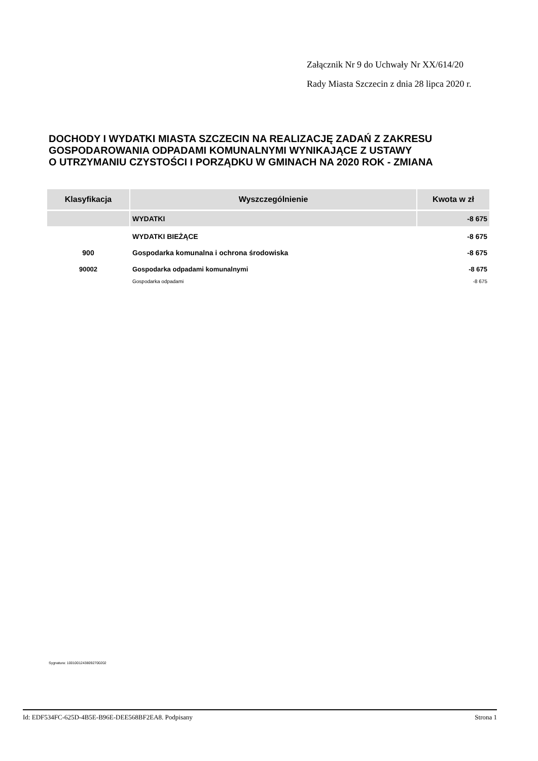Załącznik Nr 9 do Uchwały Nr XX/614/20
Rady Miasta Szczecin z dnia 28 lipca 2020 r.
DOCHODY I WYDATKI MIASTA SZCZECIN NA REALIZACJĘ ZADAŃ Z ZAKRESU
GOSPODAROWANIA ODPADAMI KOMUNALNYMI WYNIKAJĄCE Z USTAWY
O UTRZYMANIU CZYSTOŚCI I PORZĄDKU W GMINACH NA 2020 ROK - ZMIANA
| Klasyfikacja | Wyszczególnienie | Kwota w zł |
| --- | --- | --- |
| | WYDATKI | -8 675 |
| | WYDATKI BIEŻĄCE | -8 675 |
| 900 | Gospodarka komunalna i ochrona środowiska | -8 675 |
| 90002 | Gospodarka odpadami komunalnymi | -8 675 |
| | Gospodarka odpadami | -8 675 |
Sygnatura: 10010012438092700202
Id: EDF534FC-625D-4B5E-B96E-DEE568BF2EA8. Podpisany Strona 1